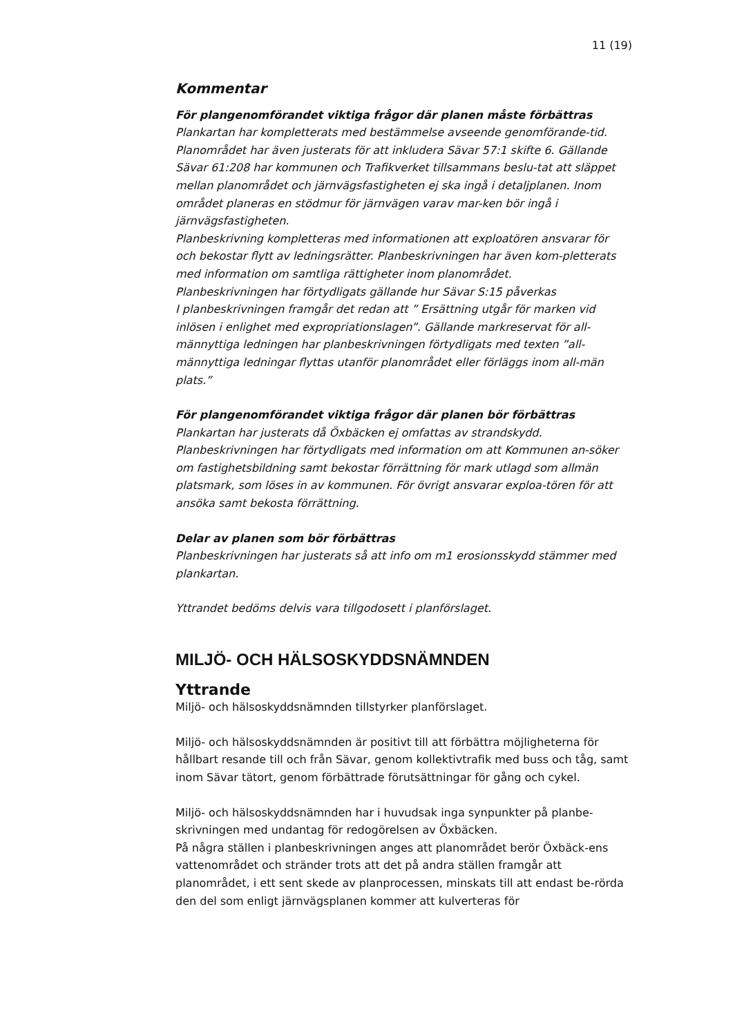11 (19)
Kommentar
För plangenomförandet viktiga frågor där planen måste förbättras
Plankartan har kompletterats med bestämmelse avseende genomförande-tid. Planområdet har även justerats för att inkludera Sävar 57:1 skifte 6. Gällande Sävar 61:208 har kommunen och Trafikverket tillsammans beslu-tat att släppet mellan planområdet och järnvägsfastigheten ej ska ingå i detaljplanen. Inom området planeras en stödmur för järnvägen varav mar-ken bör ingå i järnvägsfastigheten.
Planbeskrivning kompletteras med informationen att exploatören ansvarar för och bekostar flytt av ledningsrätter. Planbeskrivningen har även kom-pletterats med information om samtliga rättigheter inom planområdet.
Planbeskrivningen har förtydligats gällande hur Sävar S:15 påverkas
I planbeskrivningen framgår det redan att ” Ersättning utgår för marken vid inlösen i enlighet med expropriationslagen”. Gällande markreservat för all-männyttiga ledningen har planbeskrivningen förtydligats med texten ”all-männyttiga ledningar flyttas utanför planområdet eller förläggs inom all-män plats.”
För plangenomförandet viktiga frågor där planen bör förbättras
Plankartan har justerats då Öxbäcken ej omfattas av strandskydd.
Planbeskrivningen har förtydligats med information om att Kommunen an-söker om fastighetsbildning samt bekostar förrättning för mark utlagd som allmän platsmark, som löses in av kommunen. För övrigt ansvarar exploa-tören för att ansöka samt bekosta förrättning.
Delar av planen som bör förbättras
Planbeskrivningen har justerats så att info om m1 erosionsskydd stämmer med plankartan.
Yttrandet bedöms delvis vara tillgodosett i planförslaget.
MILJÖ- OCH HÄLSOSKYDDSNÄMNDEN
Yttrande
Miljö- och hälsoskyddsnämnden tillstyrker planförslaget.
Miljö- och hälsoskyddsnämnden är positivt till att förbättra möjligheterna för hållbart resande till och från Sävar, genom kollektivtrafik med buss och tåg, samt inom Sävar tätort, genom förbättrade förutsättningar för gång och cykel.
Miljö- och hälsoskyddsnämnden har i huvudsak inga synpunkter på planbe-skrivningen med undantag för redogörelsen av Öxbäcken.
På några ställen i planbeskrivningen anges att planområdet berör Öxbäck-ens vattenområdet och stränder trots att det på andra ställen framgår att planområdet, i ett sent skede av planprocessen, minskats till att endast be-rörda den del som enligt järnvägsplanen kommer att kulverteras för